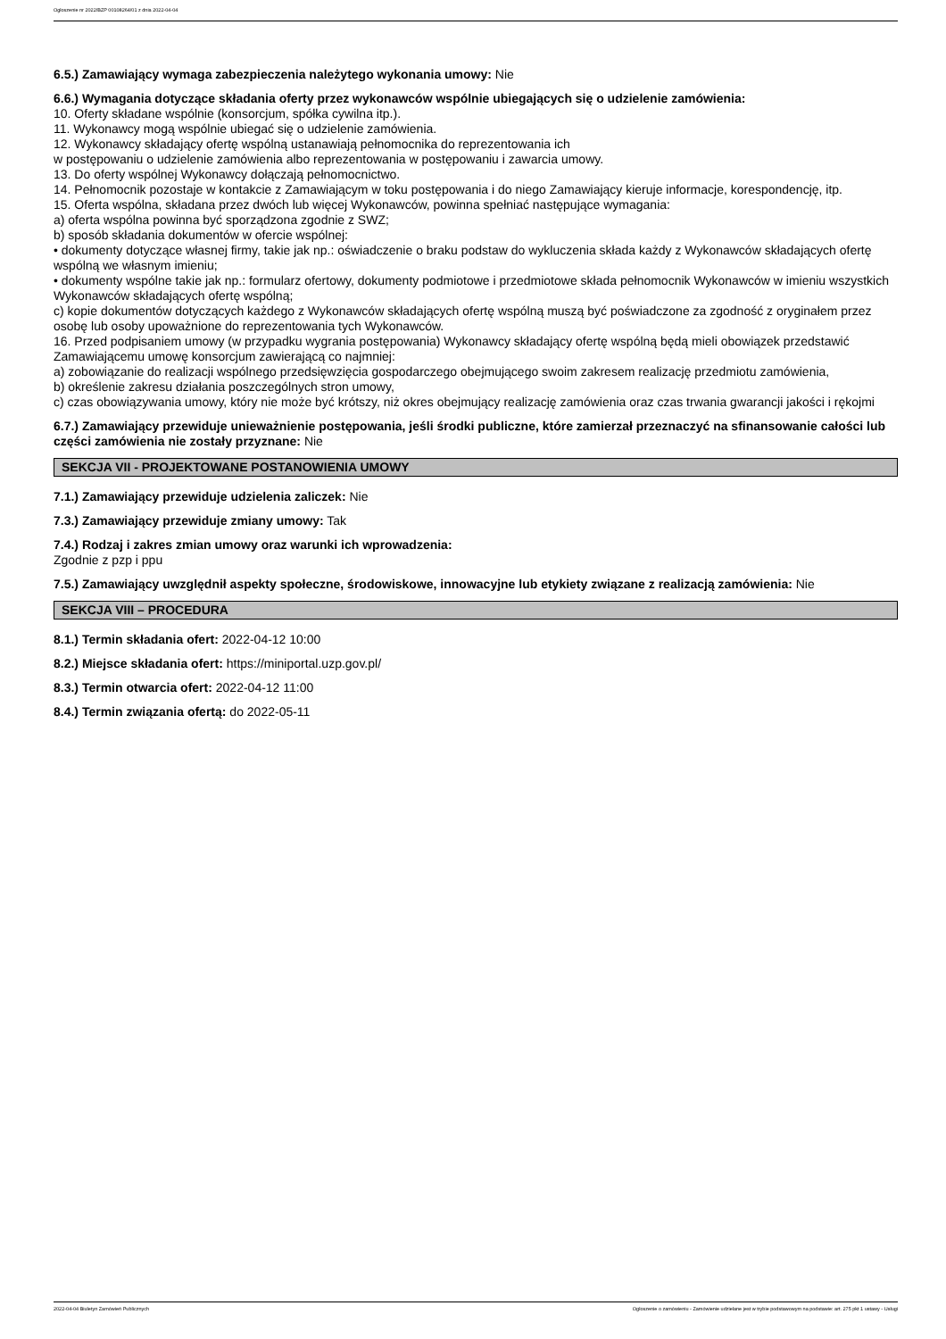Ogłoszenie nr 2022/BZP 00108264/01 z dnia 2022-04-04
6.5.) Zamawiający wymaga zabezpieczenia należytego wykonania umowy: Nie
6.6.) Wymagania dotyczące składania oferty przez wykonawców wspólnie ubiegających się o udzielenie zamówienia:
10. Oferty składane wspólnie (konsorcjum, spółka cywilna itp.).
11. Wykonawcy mogą wspólnie ubiegać się o udzielenie zamówienia.
12. Wykonawcy składający ofertę wspólną ustanawiają pełnomocnika do reprezentowania ich
w postępowaniu o udzielenie zamówienia albo reprezentowania w postępowaniu i zawarcia umowy.
13. Do oferty wspólnej Wykonawcy dołączają pełnomocnictwo.
14. Pełnomocnik pozostaje w kontakcie z Zamawiającym w toku postępowania i do niego Zamawiający kieruje informacje, korespondencję, itp.
15. Oferta wspólna, składana przez dwóch lub więcej Wykonawców, powinna spełniać następujące wymagania:
a) oferta wspólna powinna być sporządzona zgodnie z SWZ;
b) sposób składania dokumentów w ofercie wspólnej:
• dokumenty dotyczące własnej firmy, takie jak np.: oświadczenie o braku podstaw do wykluczenia składa każdy z Wykonawców składających ofertę wspólną we własnym imieniu;
• dokumenty wspólne takie jak np.: formularz ofertowy, dokumenty podmiotowe i przedmiotowe składa pełnomocnik Wykonawców w imieniu wszystkich Wykonawców składających ofertę wspólną;
c) kopie dokumentów dotyczących każdego z Wykonawców składających ofertę wspólną muszą być poświadczone za zgodność z oryginałem przez osobę lub osoby upoważnione do reprezentowania tych Wykonawców.
16. Przed podpisaniem umowy (w przypadku wygrania postępowania) Wykonawcy składający ofertę wspólną będą mieli obowiązek przedstawić Zamawiającemu umowę konsorcjum zawierającą co najmniej:
a) zobowiązanie do realizacji wspólnego przedsięwzięcia gospodarczego obejmującego swoim zakresem realizację przedmiotu zamówienia,
b) określenie zakresu działania poszczególnych stron umowy,
c) czas obowiązywania umowy, który nie może być krótszy, niż okres obejmujący realizację zamówienia oraz czas trwania gwarancji jakości i rękojmi
6.7.) Zamawiający przewiduje unieważnienie postępowania, jeśli środki publiczne, które zamierzał przeznaczyć na sfinansowanie całości lub części zamówienia nie zostały przyznane: Nie
SEKCJA VII - PROJEKTOWANE POSTANOWIENIA UMOWY
7.1.) Zamawiający przewiduje udzielenia zaliczek: Nie
7.3.) Zamawiający przewiduje zmiany umowy: Tak
7.4.) Rodzaj i zakres zmian umowy oraz warunki ich wprowadzenia:
Zgodnie z pzp i ppu
7.5.) Zamawiający uwzględnił aspekty społeczne, środowiskowe, innowacyjne lub etykiety związane z realizacją zamówienia: Nie
SEKCJA VIII – PROCEDURA
8.1.) Termin składania ofert: 2022-04-12 10:00
8.2.) Miejsce składania ofert: https://miniportal.uzp.gov.pl/
8.3.) Termin otwarcia ofert: 2022-04-12 11:00
8.4.) Termin związania ofertą: do 2022-05-11
2022-04-04 Biuletyn Zamówień Publicznych Ogłoszenie o zamówieniu - Zamówienie udzielane jest w trybie podstawowym na podstawie: art. 275 pkt 1 ustawy - Usługi